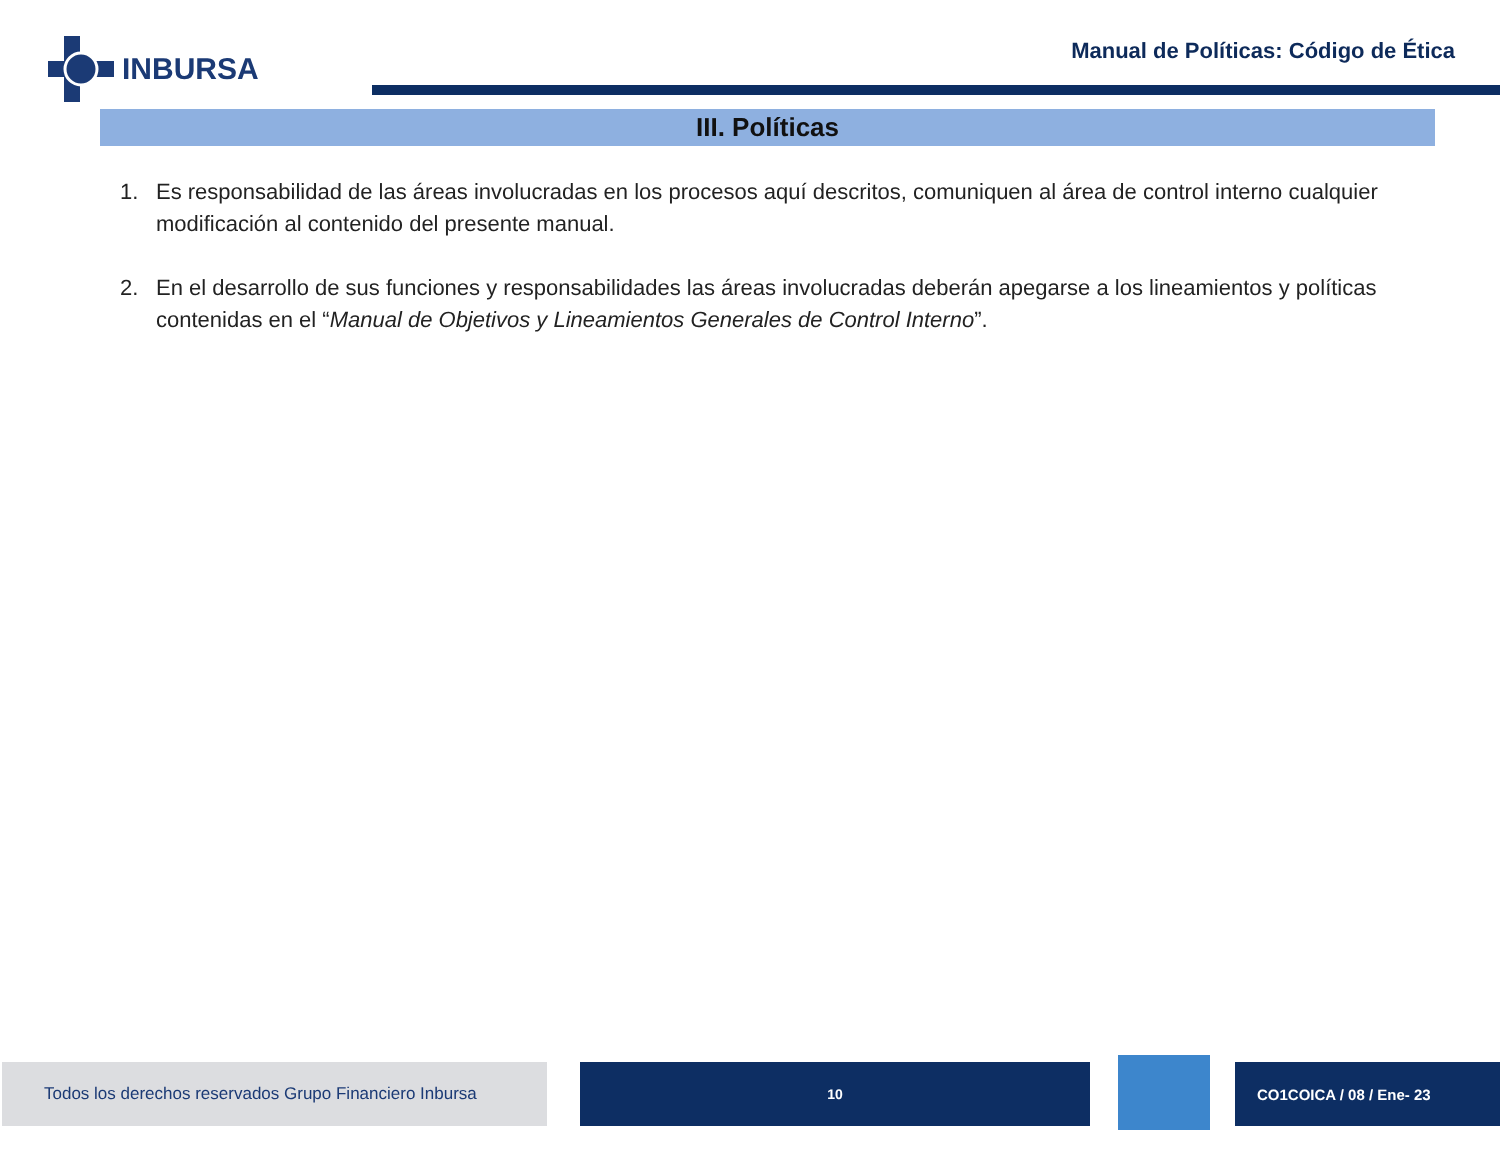INBURSA
Manual de Políticas: Código de Ética
III. Políticas
1. Es responsabilidad de las áreas involucradas en los procesos aquí descritos, comuniquen al área de control interno cualquier modificación al contenido del presente manual.
2. En el desarrollo de sus funciones y responsabilidades las áreas involucradas deberán apegarse a los lineamientos y políticas contenidas en el “Manual de Objetivos y Lineamientos Generales de Control Interno”.
Todos los derechos reservados Grupo Financiero Inbursa
10 CO1COICA / 08 / Ene- 23